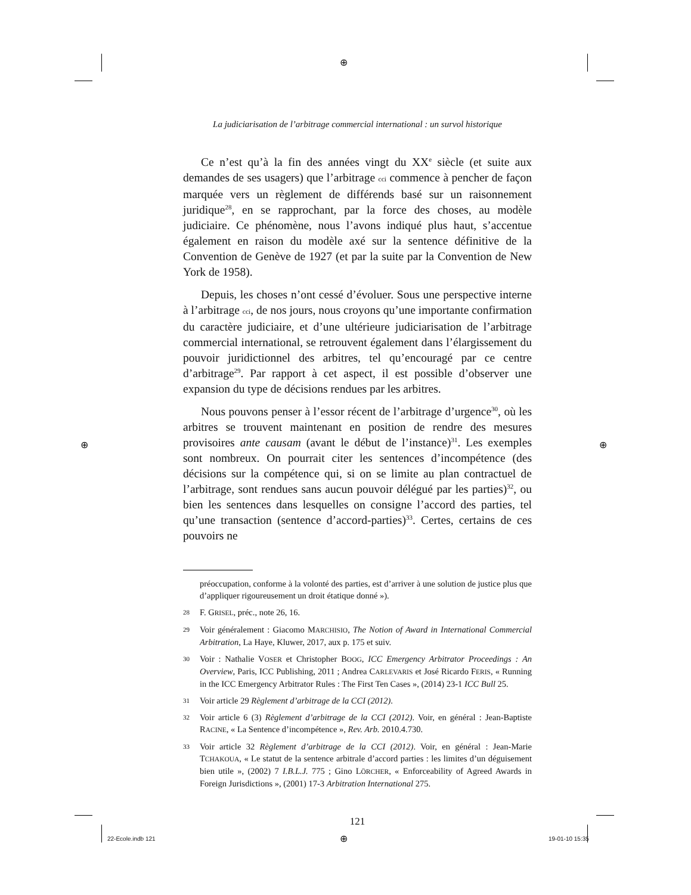⊕
⊕ ⊕
⊕
La judiciarisation de l’arbitrage commercial international : un survol historique
Ce n’est qu’à la fin des années vingt du XX<sup>e</sup> siècle (et suite aux demandes de ses usagers) que l’arbitrage cci commence à pencher de façon marquée vers un règlement de différends basé sur un raisonnement juridique<sup>28</sup>, en se rapprochant, par la force des choses, au modèle judiciaire. Ce phénomène, nous l’avons indiqué plus haut, s’accentue également en raison du modèle axé sur la sentence définitive de la Convention de Genève de 1927 (et par la suite par la Convention de New York de 1958).
Depuis, les choses n’ont cessé d’évoluer. Sous une perspective interne à l’arbitrage cci, de nos jours, nous croyons qu’une importante confirmation du caractère judiciaire, et d’une ultérieure judiciarisation de l’arbitrage commercial international, se retrouvent également dans l’élargissement du pouvoir juridictionnel des arbitres, tel qu’encouragé par ce centre d’arbitrage<sup>29</sup>. Par rapport à cet aspect, il est possible d’observer une expansion du type de décisions rendues par les arbitres.
Nous pouvons penser à l’essor récent de l’arbitrage d’urgence<sup>30</sup>, où les arbitres se trouvent maintenant en position de rendre des mesures provisoires ante causam (avant le début de l’instance)<sup>31</sup>. Les exemples sont nombreux. On pourrait citer les sentences d’incompétence (des décisions sur la compétence qui, si on se limite au plan contractuel de l’arbitrage, sont rendues sans aucun pouvoir délégué par les parties)<sup>32</sup>, ou bien les sentences dans lesquelles on consigne l’accord des parties, tel qu’une transaction (sentence d’accord-parties)<sup>33</sup>. Certes, certains de ces pouvoirs ne
préoccupation, conforme à la volonté des parties, est d’arriver à une solution de justice plus que d’appliquer rigoureusement un droit étatique donné »).
28 F. GRISEL, préc., note 26, 16.
29 Voir généralement : Giacomo MARCHISIO, The Notion of Award in International Commercial Arbitration, La Haye, Kluwer, 2017, aux p. 175 et suiv.
30 Voir : Nathalie VOSER et Christopher BOOG, ICC Emergency Arbitrator Proceedings : An Overview, Paris, ICC Publishing, 2011 ; Andrea CARLEVARIS et José Ricardo FERIS, « Running in the ICC Emergency Arbitrator Rules : The First Ten Cases », (2014) 23-1 ICC Bull 25.
31 Voir article 29 Règlement d’arbitrage de la CCI (2012).
32 Voir article 6 (3) Règlement d’arbitrage de la CCI (2012). Voir, en général : Jean-Baptiste RACINE, « La Sentence d’incompétence », Rev. Arb. 2010.4.730.
33 Voir article 32 Règlement d’arbitrage de la CCI (2012). Voir, en général : Jean-Marie TCHAKOUA, « Le statut de la sentence arbitrale d’accord parties : les limites d’un déguisement bien utile », (2002) 7 I.B.L.J. 775 ; Gino LÖRCHER, « Enforceability of Agreed Awards in Foreign Jurisdictions », (2001) 17-3 Arbitration International 275.
121
22-Ecole.indb 121 19-01-10 15:35